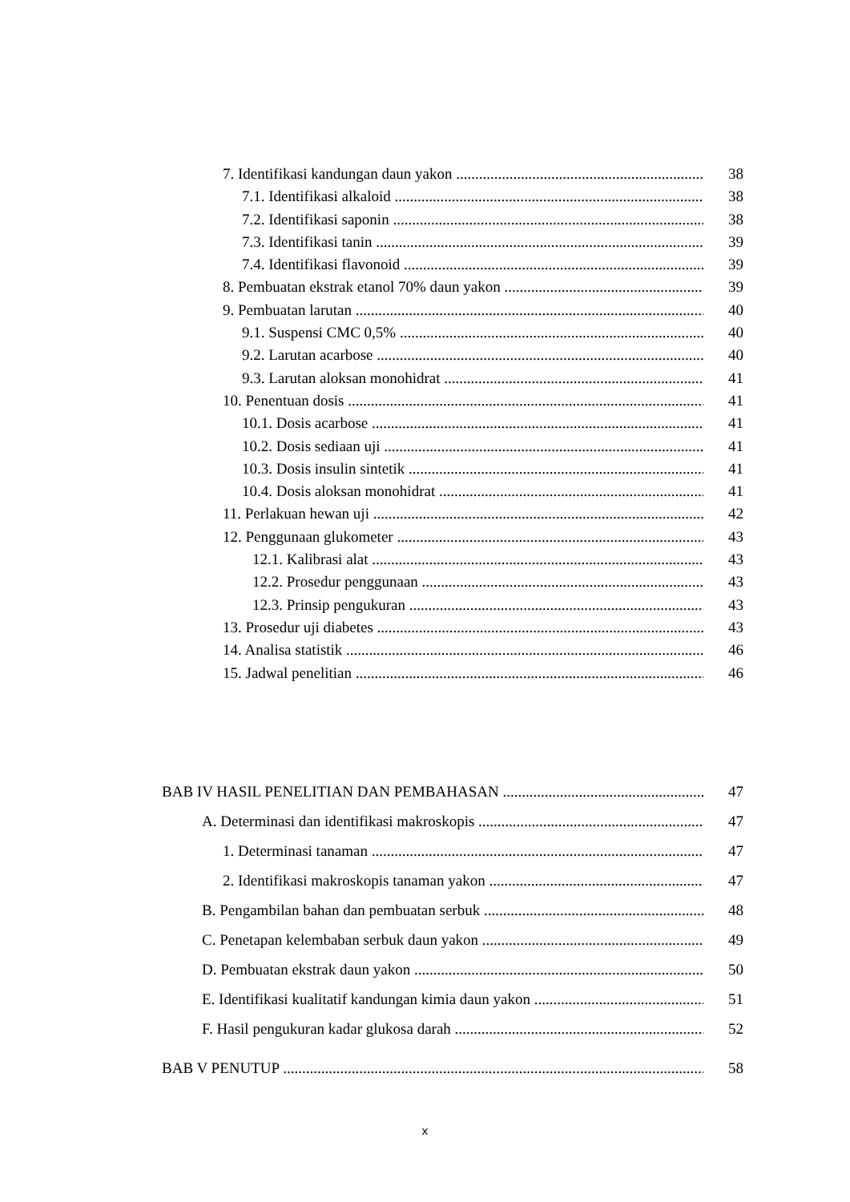7. Identifikasi kandungan daun yakon 38
7.1. Identifikasi alkaloid 38
7.2. Identifikasi saponin 38
7.3. Identifikasi tanin 39
7.4. Identifikasi flavonoid 39
8. Pembuatan ekstrak etanol 70% daun yakon 39
9. Pembuatan larutan 40
9.1. Suspensi CMC 0,5% 40
9.2. Larutan acarbose 40
9.3. Larutan aloksan monohidrat 41
10. Penentuan dosis 41
10.1. Dosis acarbose 41
10.2. Dosis sediaan uji 41
10.3. Dosis insulin sintetik 41
10.4. Dosis aloksan monohidrat 41
11. Perlakuan hewan uji 42
12. Penggunaan glukometer 43
12.1. Kalibrasi alat 43
12.2. Prosedur penggunaan 43
12.3. Prinsip pengukuran 43
13. Prosedur uji diabetes 43
14. Analisa statistik 46
15. Jadwal penelitian 46
BAB IV HASIL PENELITIAN DAN PEMBAHASAN 47
A. Determinasi dan identifikasi makroskopis 47
1. Determinasi tanaman 47
2. Identifikasi makroskopis tanaman yakon 47
B. Pengambilan bahan dan pembuatan serbuk 48
C. Penetapan kelembaban serbuk daun yakon 49
D. Pembuatan ekstrak daun yakon 50
E. Identifikasi kualitatif kandungan kimia daun yakon 51
F. Hasil pengukuran kadar glukosa darah 52
BAB V PENUTUP 58
x